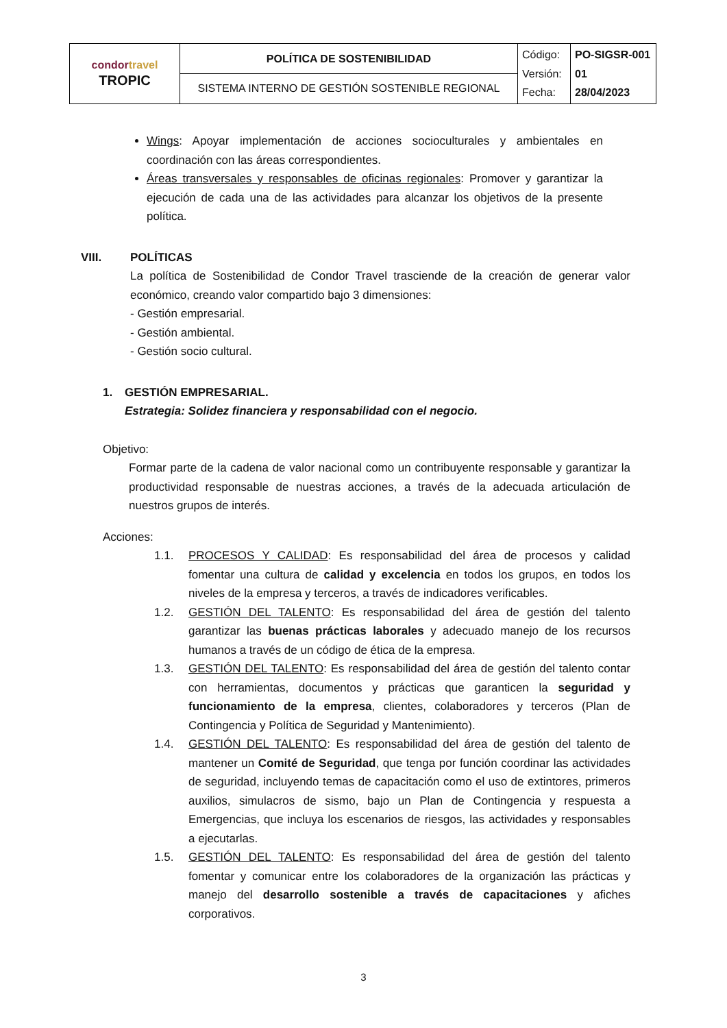| condor travel TROPIC | POLÍTICA DE SOSTENIBILIDAD | Código: Versión: Fecha: | PO-SIGSR-001 01 28/04/2023 |
| | SISTEMA INTERNO DE GESTIÓN SOSTENIBLE REGIONAL | | |
Wings: Apoyar implementación de acciones socioculturales y ambientales en coordinación con las áreas correspondientes.
Áreas transversales y responsables de oficinas regionales: Promover y garantizar la ejecución de cada una de las actividades para alcanzar los objetivos de la presente política.
VIII. POLÍTICAS
La política de Sostenibilidad de Condor Travel trasciende de la creación de generar valor económico, creando valor compartido bajo 3 dimensiones:
- Gestión empresarial.
- Gestión ambiental.
- Gestión socio cultural.
1. GESTIÓN EMPRESARIAL.
Estrategia: Solidez financiera y responsabilidad con el negocio.
Objetivo:
Formar parte de la cadena de valor nacional como un contribuyente responsable y garantizar la productividad responsable de nuestras acciones, a través de la adecuada articulación de nuestros grupos de interés.
Acciones:
1.1. PROCESOS Y CALIDAD: Es responsabilidad del área de procesos y calidad fomentar una cultura de calidad y excelencia en todos los grupos, en todos los niveles de la empresa y terceros, a través de indicadores verificables.
1.2. GESTIÓN DEL TALENTO: Es responsabilidad del área de gestión del talento garantizar las buenas prácticas laborales y adecuado manejo de los recursos humanos a través de un código de ética de la empresa.
1.3. GESTIÓN DEL TALENTO: Es responsabilidad del área de gestión del talento contar con herramientas, documentos y prácticas que garanticen la seguridad y funcionamiento de la empresa, clientes, colaboradores y terceros (Plan de Contingencia y Política de Seguridad y Mantenimiento).
1.4. GESTIÓN DEL TALENTO: Es responsabilidad del área de gestión del talento de mantener un Comité de Seguridad, que tenga por función coordinar las actividades de seguridad, incluyendo temas de capacitación como el uso de extintores, primeros auxilios, simulacros de sismo, bajo un Plan de Contingencia y respuesta a Emergencias, que incluya los escenarios de riesgos, las actividades y responsables a ejecutarlas.
1.5. GESTIÓN DEL TALENTO: Es responsabilidad del área de gestión del talento fomentar y comunicar entre los colaboradores de la organización las prácticas y manejo del desarrollo sostenible a través de capacitaciones y afiches corporativos.
3